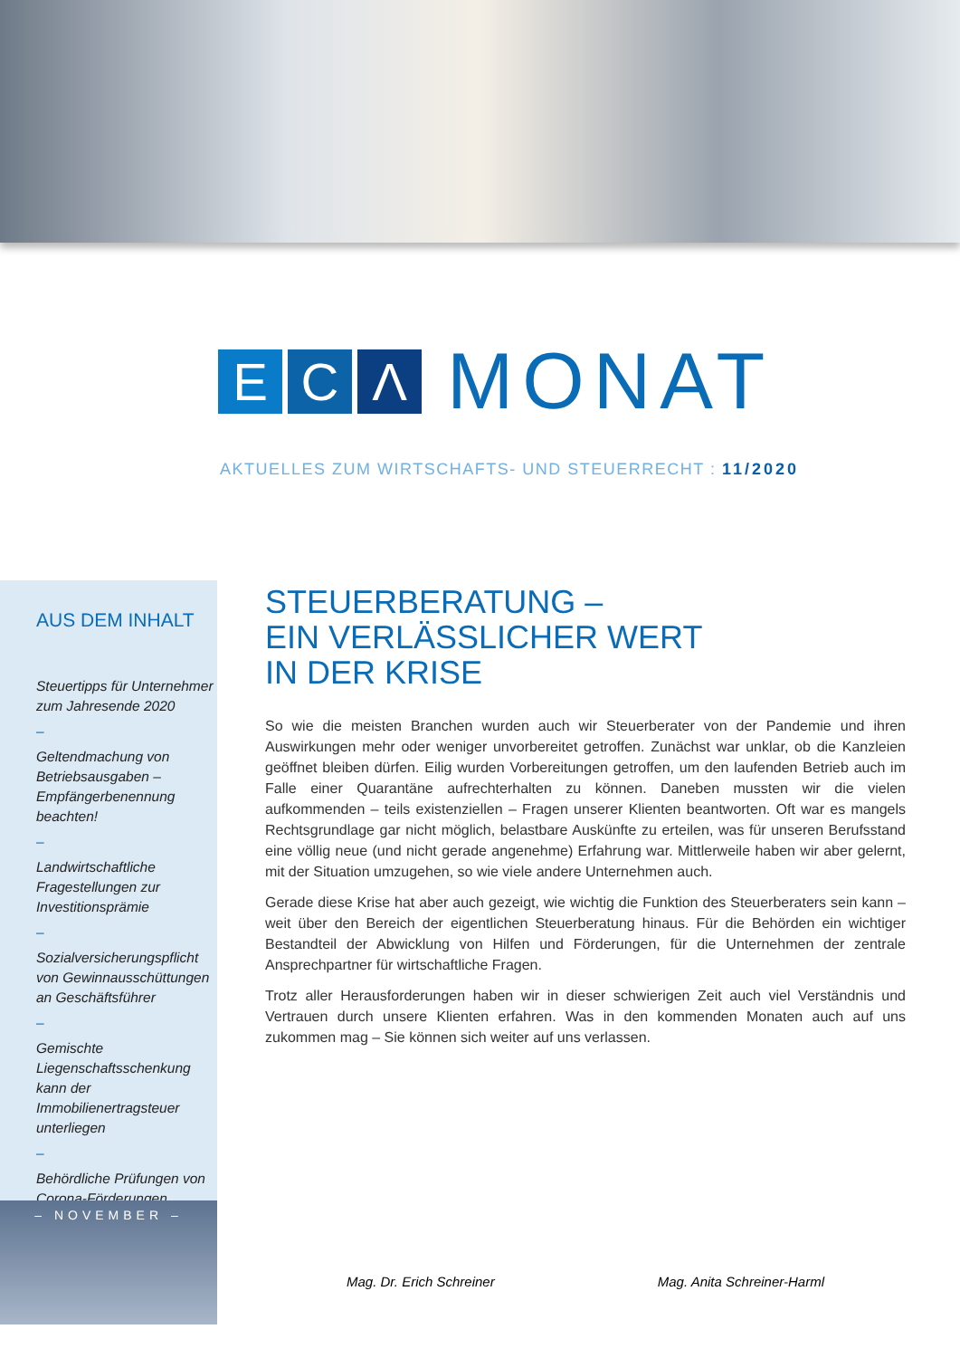E C Λ
MONAT
AKTUELLES ZUM WIRTSCHAFTS- UND STEUERRECHT : 11/2020
AUS DEM INHALT
Steuertipps für Unternehmer zum Jahresende 2020
–
Geltendmachung von Betriebsausgaben – Empfängerbenennung beachten!
–
Landwirtschaftliche Fragestellungen zur Investitionsprämie
–
Sozialversicherungspflicht von Gewinnausschüttungen an Geschäftsführer
–
Gemischte Liegenschaftsschenkung kann der Immobilienertragsteuer unterliegen
–
Behördliche Prüfungen von Corona-Förderungen
– NOVEMBER –
STEUERBERATUNG –
EIN VERLÄSSLICHER WERT
IN DER KRISE
So wie die meisten Branchen wurden auch wir Steuerberater von der Pandemie und ihren Auswirkungen mehr oder weniger unvorbereitet getroffen. Zunächst war unklar, ob die Kanzleien geöffnet bleiben dürfen. Eilig wurden Vorbereitungen getroffen, um den laufenden Betrieb auch im Falle einer Quarantäne aufrechterhalten zu können. Daneben mussten wir die vielen aufkommenden – teils existenziellen – Fragen unserer Klienten beantworten. Oft war es mangels Rechtsgrundlage gar nicht möglich, belastbare Auskünfte zu erteilen, was für unseren Berufsstand eine völlig neue (und nicht gerade angenehme) Erfahrung war. Mittlerweile haben wir aber gelernt, mit der Situation umzugehen, so wie viele andere Unternehmen auch.
Gerade diese Krise hat aber auch gezeigt, wie wichtig die Funktion des Steuerberaters sein kann – weit über den Bereich der eigentlichen Steuerberatung hinaus. Für die Behörden ein wichtiger Bestandteil der Abwicklung von Hilfen und Förderungen, für die Unternehmen der zentrale Ansprechpartner für wirtschaftliche Fragen.
Trotz aller Herausforderungen haben wir in dieser schwierigen Zeit auch viel Verständnis und Vertrauen durch unsere Klienten erfahren. Was in den kommenden Monaten auch auf uns zukommen mag – Sie können sich weiter auf uns verlassen.
Mag. Dr. Erich Schreiner Mag. Anita Schreiner-Harml